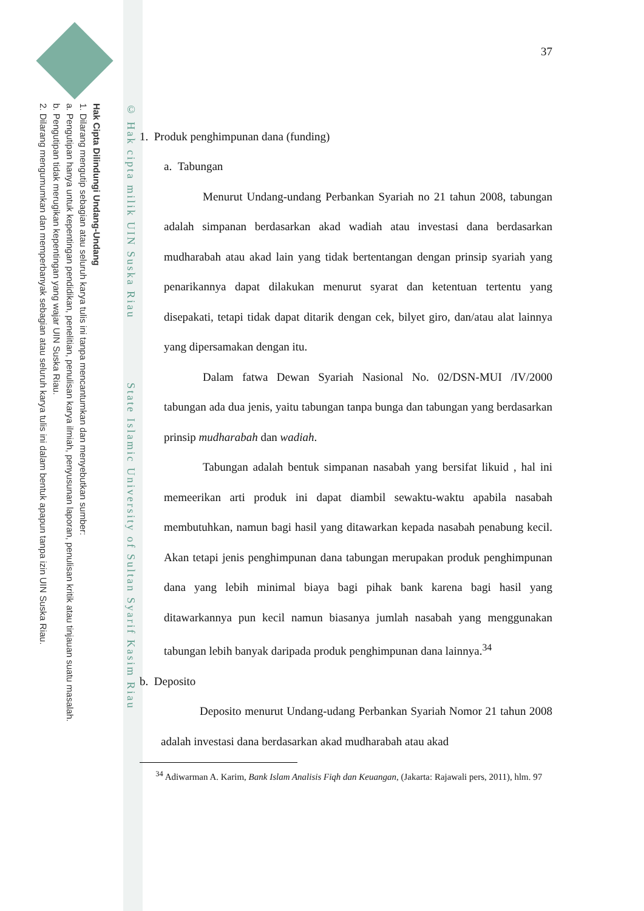Hak Cipta Dilindungi Undang-Undang
1. Dilarang mengutip sebagian atau seluruh karya tulis ini tanpa mencantumkan dan menyebutkan sumber:
a. Pengutipan hanya untuk kepentingan pendidikan, penelitian, penulisan karya ilmiah, penyusunan laporan, penulisan kritik atau tinjauan suatu masalah.
b. Pengutipan tidak merugikan kepentingan yang wajar UIN Suska Riau.
2. Dilarang mengumumkan dan memperbanyak sebagian atau seluruh karya tulis ini dalam bentuk apapun tanpa izin UIN Suska Riau.
© Hak cipta milik UIN Suska Riau State Islamic University of Sultan Syarif Kasim Riau
37
1. Produk penghimpunan dana (funding)
a. Tabungan
Menurut Undang-undang Perbankan Syariah no 21 tahun 2008, tabungan adalah simpanan berdasarkan akad wadiah atau investasi dana berdasarkan mudharabah atau akad lain yang tidak bertentangan dengan prinsip syariah yang penarikannya dapat dilakukan menurut syarat dan ketentuan tertentu yang disepakati, tetapi tidak dapat ditarik dengan cek, bilyet giro, dan/atau alat lainnya yang dipersamakan dengan itu.
Dalam fatwa Dewan Syariah Nasional No. 02/DSN-MUI /IV/2000 tabungan ada dua jenis, yaitu tabungan tanpa bunga dan tabungan yang berdasarkan prinsip mudharabah dan wadiah.
Tabungan adalah bentuk simpanan nasabah yang bersifat likuid , hal ini memeerikan arti produk ini dapat diambil sewaktu-waktu apabila nasabah membutuhkan, namun bagi hasil yang ditawarkan kepada nasabah penabung kecil. Akan tetapi jenis penghimpunan dana tabungan merupakan produk penghimpunan dana yang lebih minimal biaya bagi pihak bank karena bagi hasil yang ditawarkannya pun kecil namun biasanya jumlah nasabah yang menggunakan tabungan lebih banyak daripada produk penghimpunan dana lainnya.<sup>34</sup>
b. Deposito
Deposito menurut Undang-udang Perbankan Syariah Nomor 21 tahun 2008 adalah investasi dana berdasarkan akad mudharabah atau akad
<sup>34</sup> Adiwarman A. Karim, Bank Islam Analisis Fiqh dan Keuangan, (Jakarta: Rajawali pers, 2011), hlm. 97